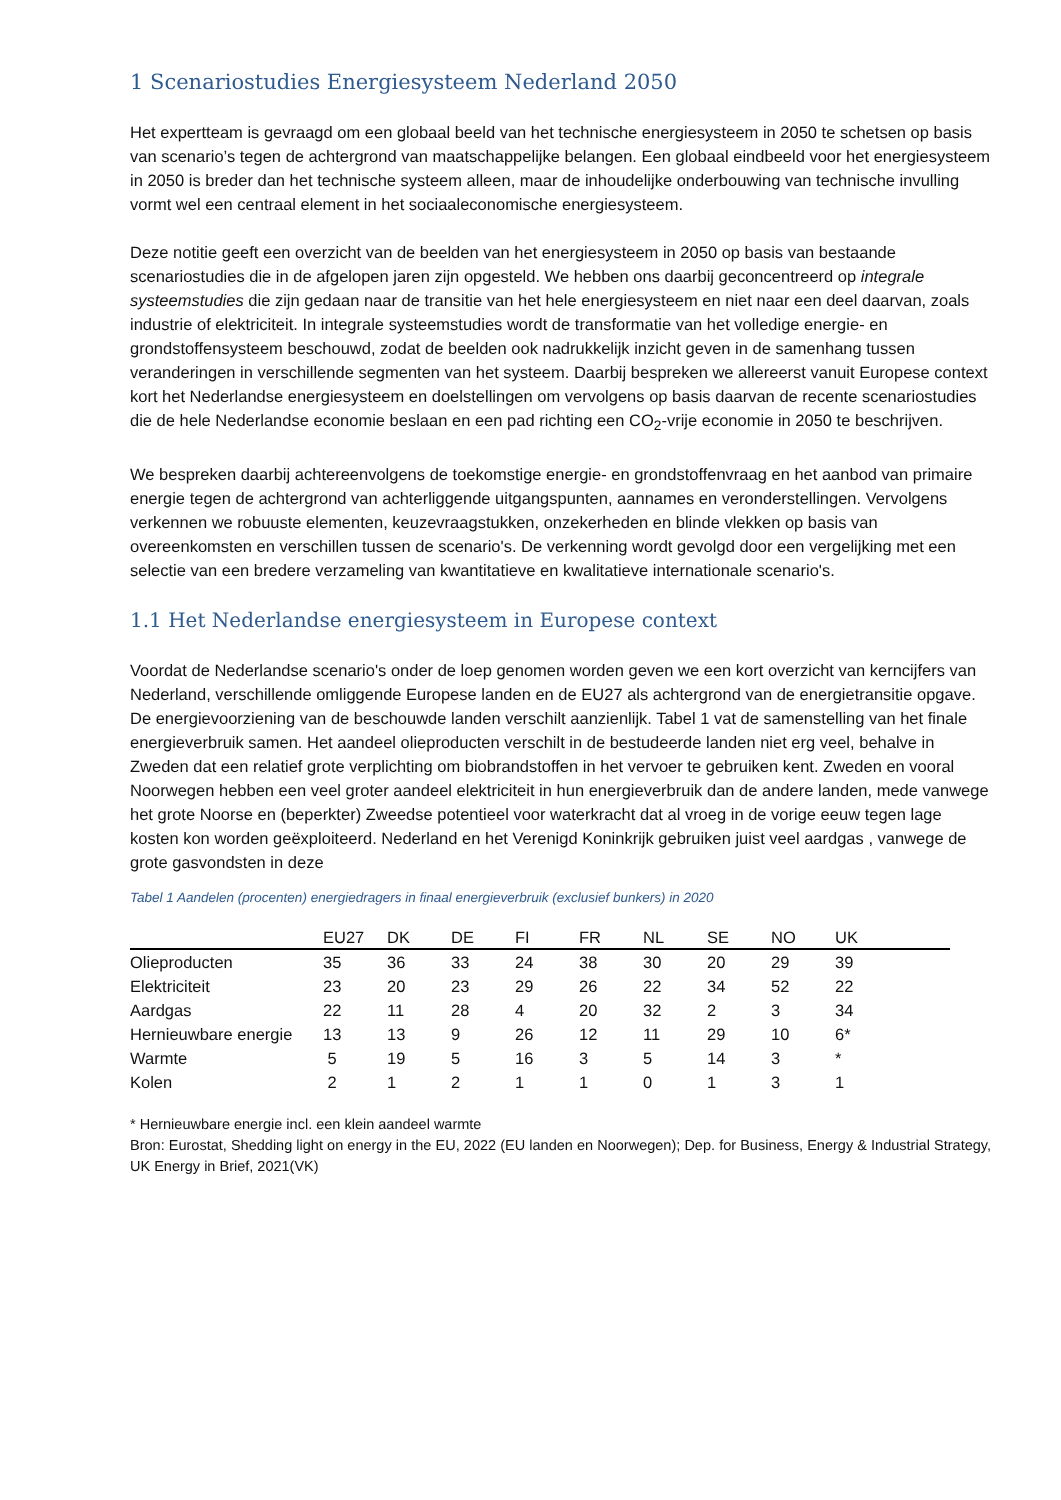1 Scenariostudies Energiesysteem Nederland 2050
Het expertteam is gevraagd om een globaal beeld van het technische energiesysteem in 2050 te schetsen op basis van scenario’s tegen de achtergrond van maatschappelijke belangen. Een globaal eindbeeld voor het energiesysteem in 2050 is breder dan het technische systeem alleen, maar de inhoudelijke onderbouwing van technische invulling vormt wel een centraal element in het sociaaleconomische energiesysteem.
Deze notitie geeft een overzicht van de beelden van het energiesysteem in 2050 op basis van bestaande scenariostudies die in de afgelopen jaren zijn opgesteld. We hebben ons daarbij geconcentreerd op integrale systeemstudies die zijn gedaan naar de transitie van het hele energiesysteem en niet naar een deel daarvan, zoals industrie of elektriciteit. In integrale systeemstudies wordt de transformatie van het volledige energie- en grondstoffensysteem beschouwd, zodat de beelden ook nadrukkelijk inzicht geven in de samenhang tussen veranderingen in verschillende segmenten van het systeem. Daarbij bespreken we allereerst vanuit Europese context kort het Nederlandse energiesysteem en doelstellingen om vervolgens op basis daarvan de recente scenariostudies die de hele Nederlandse economie beslaan en een pad richting een CO<sub>2</sub>-vrije economie in 2050 te beschrijven.
We bespreken daarbij achtereenvolgens de toekomstige energie- en grondstoffenvraag en het aanbod van primaire energie tegen de achtergrond van achterliggende uitgangspunten, aannames en veronderstellingen. Vervolgens verkennen we robuuste elementen, keuzevraagstukken, onzekerheden en blinde vlekken op basis van overeenkomsten en verschillen tussen de scenario's. De verkenning wordt gevolgd door een vergelijking met een selectie van een bredere verzameling van kwantitatieve en kwalitatieve internationale scenario's.
1.1 Het Nederlandse energiesysteem in Europese context
Voordat de Nederlandse scenario's onder de loep genomen worden geven we een kort overzicht van kerncijfers van Nederland, verschillende omliggende Europese landen en de EU27 als achtergrond van de energietransitie opgave. De energievoorziening van de beschouwde landen verschilt aanzienlijk. Tabel 1 vat de samenstelling van het finale energieverbruik samen. Het aandeel olieproducten verschilt in de bestudeerde landen niet erg veel, behalve in Zweden dat een relatief grote verplichting om biobrandstoffen in het vervoer te gebruiken kent. Zweden en vooral Noorwegen hebben een veel groter aandeel elektriciteit in hun energieverbruik dan de andere landen, mede vanwege het grote Noorse en (beperkter) Zweedse potentieel voor waterkracht dat al vroeg in de vorige eeuw tegen lage kosten kon worden geëxploiteerd. Nederland en het Verenigd Koninkrijk gebruiken juist veel aardgas , vanwege de grote gasvondsten in deze
Tabel 1 Aandelen (procenten) energiedragers in finaal energieverbruik (exclusief bunkers) in 2020
| | EU27 | DK | DE | FI | FR | NL | SE | NO | UK |
| --- | --- | --- | --- | --- | --- | --- | --- | --- | --- |
| Olieproducten | 35 | 36 | 33 | 24 | 38 | 30 | 20 | 29 | 39 |
| Elektriciteit | 23 | 20 | 23 | 29 | 26 | 22 | 34 | 52 | 22 |
| Aardgas | 22 | 11 | 28 | 4 | 20 | 32 | 2 | 3 | 34 |
| Hernieuwbare energie | 13 | 13 | 9 | 26 | 12 | 11 | 29 | 10 | 6* |
| Warmte | 5 | 19 | 5 | 16 | 3 | 5 | 14 | 3 | * |
| Kolen | 2 | 1 | 2 | 1 | 1 | 0 | 1 | 3 | 1 |
* Hernieuwbare energie incl. een klein aandeel warmte
Bron: Eurostat, Shedding light on energy in the EU, 2022 (EU landen en Noorwegen); Dep. for Business, Energy & Industrial Strategy, UK Energy in Brief, 2021(VK)